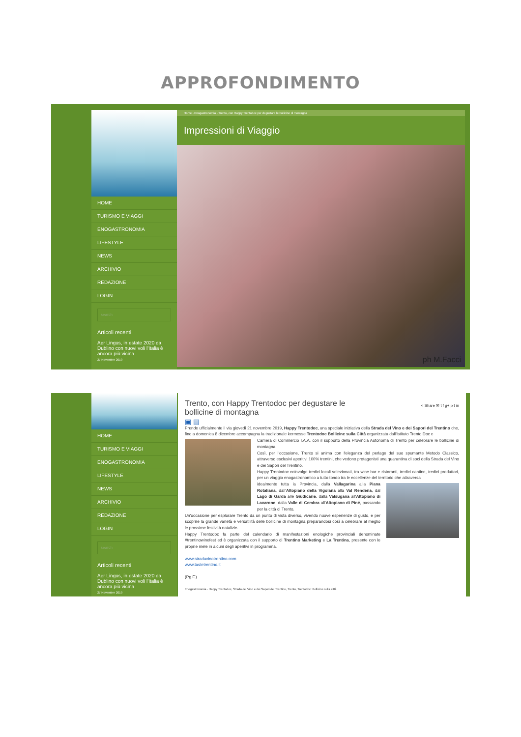APPROFONDIMENTO
HOME
TURISMO E VIAGGI
ENOGASTRONOMIA
LIFESTYLE
NEWS
ARCHIVIO
REDAZIONE
LOGIN
search
Articoli recenti
Aer Lingus, in estate 2020 da Dublino con nuovi voli l'Italia è ancora più vicina
27 Novembre 2019
Home › Enogastronomia › Trento, con Happy Trentodoc per degustare le bollicine di montagna
Impressioni di Viaggio
ph M.Facci
HOME
TURISMO E VIAGGI
ENOGASTRONOMIA
LIFESTYLE
NEWS
ARCHIVIO
REDAZIONE
LOGIN
search
Articoli recenti
Aer Lingus, in estate 2020 da Dublino con nuovi voli l'Italia è ancora più vicina
27 Novembre 2019
Trento, con Happy Trentodoc per degustare le bollicine di montagna
< Share ✉ t f g+ p t in
▣ ▤
Prende ufficialmente il via giovedì 21 novembre 2019, Happy Trentodoc, una speciale iniziativa della Strada del Vino e dei Sapori del Trentino che, fino a domenica 8 dicembre accompagna la tradizionale kermesse Trentodoc Bollicine sulla Città organizzata dall'Istituto Trento Doc e
Camera di Commercio I.A.A. con il supporto della Provincia Autonoma di Trento per celebrare le bollicine di montagna.
Così, per l'occasione, Trento si anima con l'eleganza del perlage del suo spumante Metodo Classico, attraverso esclusivi aperitivi 100% trentini, che vedono protagonisti una quarantina di soci della Strada del Vino e dei Sapori del Trentino.
Happy Trentodoc coinvolge tredici locali selezionati, tra wine bar e ristoranti, tredici cantine, tredici produttori, per un viaggio enogastronomico a tutto tondo tra le eccellenze del territorio che attraversa
idealmente tutta la Provincia, dalla Vallagarina alla Piana Rotaliana, dall'Altopiano della Vigolana alla Val Rendena, dal Lago di Garda alle Giudicarie, dalla Valsugana all'Altopiano di Lavarone, dalla Valle di Cembra all'Altopiano di Piné, passando per la città di Trento.
Un'occasione per esplorare Trento da un punto di vista diverso, vivendo nuove esperienze di gusto, e per scoprire la grande varietà e versatilità delle bollicine di montagna preparandosi così a celebrare al meglio le prossime festività natalizie.
Happy Trentodoc fa parte del calendario di manifestazioni enologiche provinciali denominate #trentinowinefest ed è organizzata con il supporto di Trentino Marketing e La Trentina, presente con le proprie mele in alcuni degli aperitivi in programma.
www.stradavinotrentino.com
www.tastetrentino.it
(Pg.F.)
Enogastronomia · Happy Trentodoc, Strada del Vino e dei Sapori del Trentino, Trento, Trentodoc: Bollicine sulla città